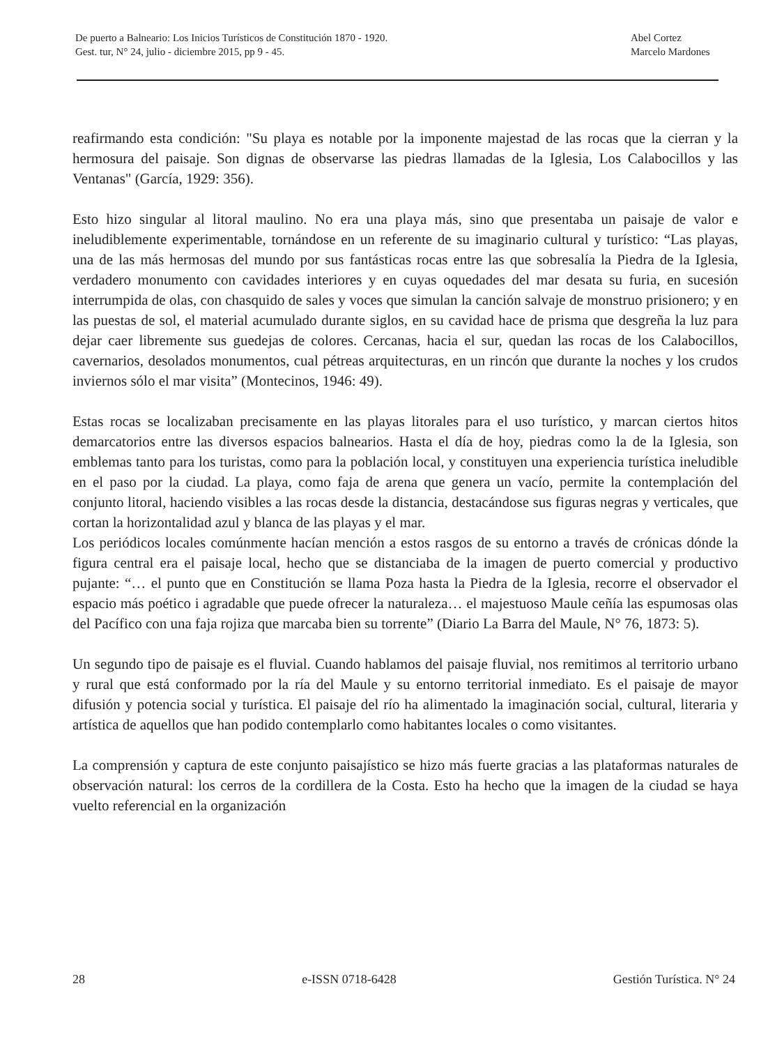De puerto a Balneario: Los Inicios Turísticos de Constitución 1870 - 1920.
Gest. tur, N° 24, julio - diciembre 2015, pp 9 - 45.
Abel Cortez
Marcelo Mardones
reafirmando esta condición: "Su playa es notable por la imponente majestad de las rocas que la cierran y la hermosura del paisaje. Son dignas de observarse las piedras llamadas de la Iglesia, Los Calabocillos y las Ventanas" (García, 1929: 356).
Esto hizo singular al litoral maulino. No era una playa más, sino que presentaba un paisaje de valor e ineludiblemente experimentable, tornándose en un referente de su imaginario cultural y turístico: “Las playas, una de las más hermosas del mundo por sus fantásticas rocas entre las que sobresalía la Piedra de la Iglesia, verdadero monumento con cavidades interiores y en cuyas oquedades del mar desata su furia, en sucesión interrumpida de olas, con chasquido de sales y voces que simulan la canción salvaje de monstruo prisionero; y en las puestas de sol, el material acumulado durante siglos, en su cavidad hace de prisma que desgreña la luz para dejar caer libremente sus guedejas de colores. Cercanas, hacia el sur, quedan las rocas de los Calabocillos, cavernarios, desolados monumentos, cual pétreas arquitecturas, en un rincón que durante la noches y los crudos inviernos sólo el mar visita” (Montecinos, 1946: 49).
Estas rocas se localizaban precisamente en las playas litorales para el uso turístico, y marcan ciertos hitos demarcatorios entre las diversos espacios balnearios. Hasta el día de hoy, piedras como la de la Iglesia, son emblemas tanto para los turistas, como para la población local, y constituyen una experiencia turística ineludible en el paso por la ciudad. La playa, como faja de arena que genera un vacío, permite la contemplación del conjunto litoral, haciendo visibles a las rocas desde la distancia, destacándose sus figuras negras y verticales, que cortan la horizontalidad azul y blanca de las playas y el mar.
Los periódicos locales comúnmente hacían mención a estos rasgos de su entorno a través de crónicas dónde la figura central era el paisaje local, hecho que se distanciaba de la imagen de puerto comercial y productivo pujante: “… el punto que en Constitución se llama Poza hasta la Piedra de la Iglesia, recorre el observador el espacio más poético i agradable que puede ofrecer la naturaleza… el majestuoso Maule ceñía las espumosas olas del Pacífico con una faja rojiza que marcaba bien su torrente” (Diario La Barra del Maule, N° 76, 1873: 5).
Un segundo tipo de paisaje es el fluvial. Cuando hablamos del paisaje fluvial, nos remitimos al territorio urbano y rural que está conformado por la ría del Maule y su entorno territorial inmediato. Es el paisaje de mayor difusión y potencia social y turística. El paisaje del río ha alimentado la imaginación social, cultural, literaria y artística de aquellos que han podido contemplarlo como habitantes locales o como visitantes.
La comprensión y captura de este conjunto paisajístico se hizo más fuerte gracias a las plataformas naturales de observación natural: los cerros de la cordillera de la Costa. Esto ha hecho que la imagen de la ciudad se haya vuelto referencial en la organización
28 e-ISSN 0718-6428 Gestión Turística. N° 24